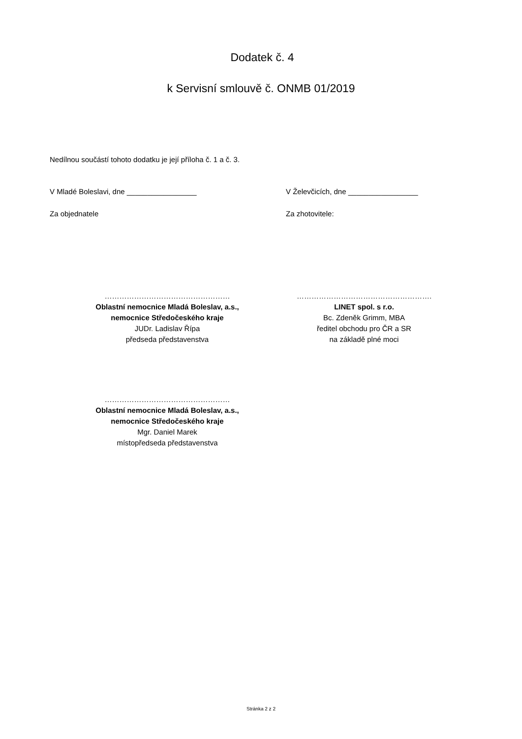Dodatek č. 4
k Servisní smlouvě č. ONMB 01/2019
Nedílnou součástí tohoto dodatku je její příloha č. 1 a č. 3.
V Mladé Boleslavi, dne _________________ V Želevčicích, dne _________________
Za objednatele Za zhotovitele:
……………………………………………
Oblastní nemocnice Mladá Boleslav, a.s.,
nemocnice Středočeského kraje
JUDr. Ladislav Řípa
předseda představenstva
……………………………………………….
LINET spol. s r.o.
Bc. Zdeněk Grimm, MBA
ředitel obchodu pro ČR a SR
na základě plné moci
……………………………………………
Oblastní nemocnice Mladá Boleslav, a.s.,
nemocnice Středočeského kraje
Mgr. Daniel Marek
místopředseda představenstva
Stránka 2 z 2